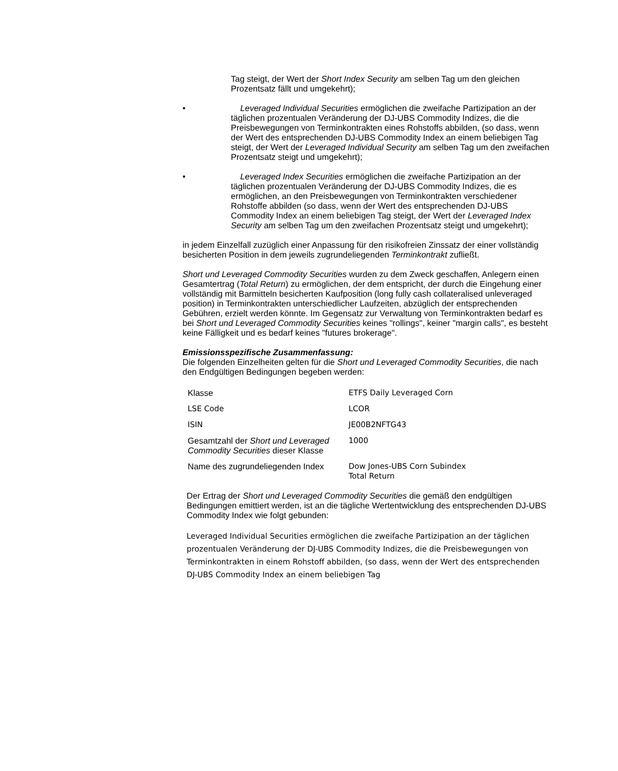Tag steigt, der Wert der Short Index Security am selben Tag um den gleichen Prozentsatz fällt und umgekehrt);
• Leveraged Individual Securities ermöglichen die zweifache Partizipation an der täglichen prozentualen Veränderung der DJ-UBS Commodity Indizes, die die Preisbewegungen von Terminkontrakten eines Rohstoffs abbilden, (so dass, wenn der Wert des entsprechenden DJ-UBS Commodity Index an einem beliebigen Tag steigt, der Wert der Leveraged Individual Security am selben Tag um den zweifachen Prozentsatz steigt und umgekehrt);
• Leveraged Index Securities ermöglichen die zweifache Partizipation an der täglichen prozentualen Veränderung der DJ-UBS Commodity Indizes, die es ermöglichen, an den Preisbewegungen von Terminkontrakten verschiedener Rohstoffe abbilden (so dass, wenn der Wert des entsprechenden DJ-UBS Commodity Index an einem beliebigen Tag steigt, der Wert der Leveraged Index Security am selben Tag um den zweifachen Prozentsatz steigt und umgekehrt);
in jedem Einzelfall zuzüglich einer Anpassung für den risikofreien Zinssatz der einer vollständig besicherten Position in dem jeweils zugrundeliegenden Terminkontrakt zufließt.
Short und Leveraged Commodity Securities wurden zu dem Zweck geschaffen, Anlegern einen Gesamtertrag (Total Return) zu ermöglichen, der dem entspricht, der durch die Eingehung einer vollständig mit Barmitteln besicherten Kaufposition (long fully cash collateralised unleveraged position) in Terminkontrakten unterschiedlicher Laufzeiten, abzüglich der entsprechenden Gebühren, erzielt werden könnte. Im Gegensatz zur Verwaltung von Terminkontrakten bedarf es bei Short und Leveraged Commodity Securities keines "rollings", keiner "margin calls", es besteht keine Fälligkeit und es bedarf keines "futures brokerage".
Emissionsspezifische Zusammenfassung:
Die folgenden Einzelheiten gelten für die Short und Leveraged Commodity Securities, die nach den Endgültigen Bedingungen begeben werden:
| Klasse | ETFS Daily Leveraged Corn |
| LSE Code | LCOR |
| ISIN | JE00B2NFTG43 |
| Gesamtzahl der Short und Leveraged Commodity Securities dieser Klasse | 1000 |
| Name des zugrundeliegenden Index | Dow Jones-UBS Corn Subindex Total Return |
Der Ertrag der Short und Leveraged Commodity Securities die gemäß den endgültigen Bedingungen emittiert werden, ist an die tägliche Wertentwicklung des entsprechenden DJ-UBS Commodity Index wie folgt gebunden:
Leveraged Individual Securities ermöglichen die zweifache Partizipation an der täglichen prozentualen Veränderung der DJ-UBS Commodity Indizes, die die Preisbewegungen von Terminkontrakten in einem Rohstoff abbilden, (so dass, wenn der Wert des entsprechenden DJ-UBS Commodity Index an einem beliebigen Tag